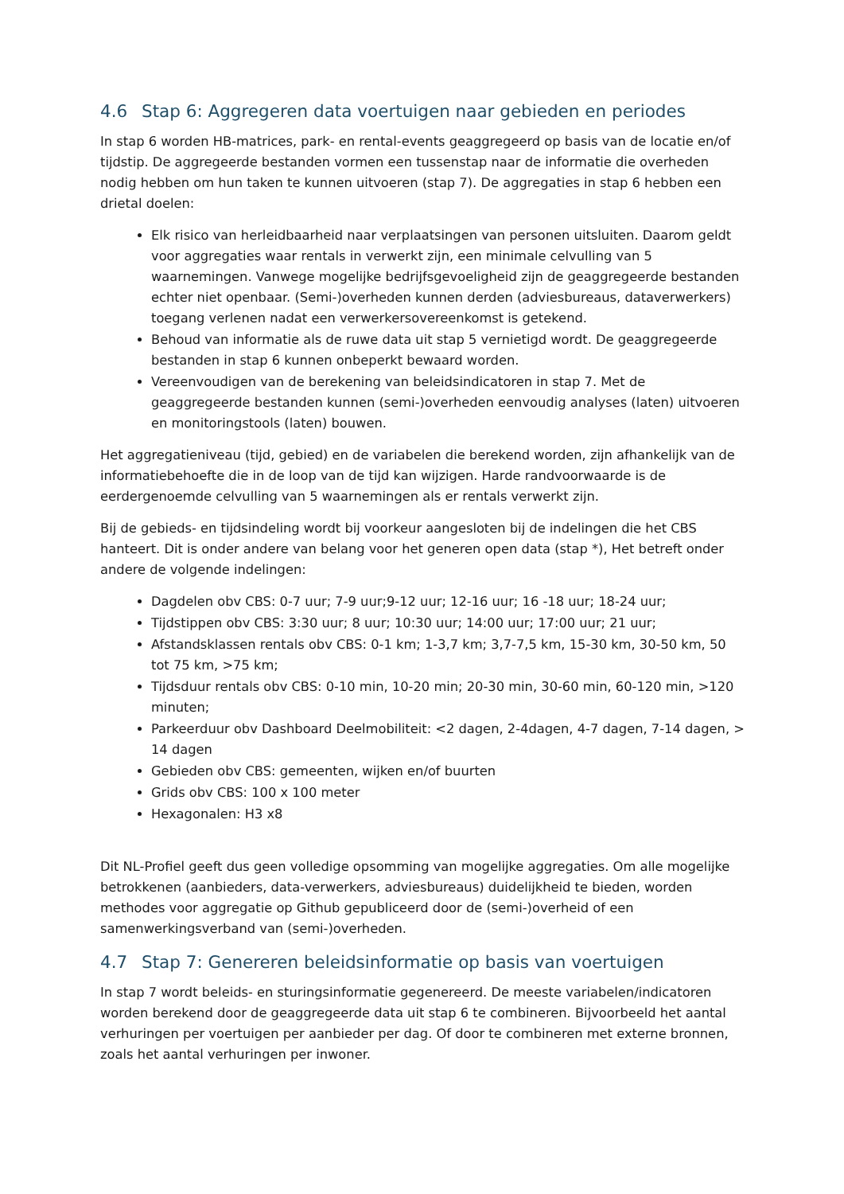4.6 Stap 6: Aggregeren data voertuigen naar gebieden en periodes
In stap 6 worden HB-matrices, park- en rental-events geaggregeerd op basis van de locatie en/of tijdstip. De aggregeerde bestanden vormen een tussenstap naar de informatie die overheden nodig hebben om hun taken te kunnen uitvoeren (stap 7). De aggregaties in stap 6 hebben een drietal doelen:
Elk risico van herleidbaarheid naar verplaatsingen van personen uitsluiten. Daarom geldt voor aggregaties waar rentals in verwerkt zijn, een minimale celvulling van 5 waarnemingen. Vanwege mogelijke bedrijfsgevoeligheid zijn de geaggregeerde bestanden echter niet openbaar. (Semi-)overheden kunnen derden (adviesbureaus, dataverwerkers) toegang verlenen nadat een verwerkersovereenkomst is getekend.
Behoud van informatie als de ruwe data uit stap 5 vernietigd wordt. De geaggregeerde bestanden in stap 6 kunnen onbeperkt bewaard worden.
Vereenvoudigen van de berekening van beleidsindicatoren in stap 7. Met de geaggregeerde bestanden kunnen (semi-)overheden eenvoudig analyses (laten) uitvoeren en monitoringstools (laten) bouwen.
Het aggregatieniveau (tijd, gebied) en de variabelen die berekend worden, zijn afhankelijk van de informatiebehoefte die in de loop van de tijd kan wijzigen. Harde randvoorwaarde is de eerdergenoemde celvulling van 5 waarnemingen als er rentals verwerkt zijn.
Bij de gebieds- en tijdsindeling wordt bij voorkeur aangesloten bij de indelingen die het CBS hanteert. Dit is onder andere van belang voor het generen open data (stap *), Het betreft onder andere de volgende indelingen:
Dagdelen obv CBS: 0-7 uur; 7-9 uur;9-12 uur; 12-16 uur; 16 -18 uur; 18-24 uur;
Tijdstippen obv CBS: 3:30 uur; 8 uur; 10:30 uur; 14:00 uur; 17:00 uur; 21 uur;
Afstandsklassen rentals obv CBS: 0-1 km; 1-3,7 km; 3,7-7,5 km, 15-30 km, 30-50 km, 50 tot 75 km, >75 km;
Tijdsduur rentals obv CBS: 0-10 min, 10-20 min; 20-30 min, 30-60 min, 60-120 min, >120 minuten;
Parkeerduur obv Dashboard Deelmobiliteit: <2 dagen, 2-4dagen, 4-7 dagen, 7-14 dagen, > 14 dagen
Gebieden obv CBS: gemeenten, wijken en/of buurten
Grids obv CBS: 100 x 100 meter
Hexagonalen: H3 x8
Dit NL-Profiel geeft dus geen volledige opsomming van mogelijke aggregaties. Om alle mogelijke betrokkenen (aanbieders, data-verwerkers, adviesbureaus) duidelijkheid te bieden, worden methodes voor aggregatie op Github gepubliceerd door de (semi-)overheid of een samenwerkingsverband van (semi-)overheden.
4.7 Stap 7: Genereren beleidsinformatie op basis van voertuigen
In stap 7 wordt beleids- en sturingsinformatie gegenereerd. De meeste variabelen/indicatoren worden berekend door de geaggregeerde data uit stap 6 te combineren. Bijvoorbeeld het aantal verhuringen per voertuigen per aanbieder per dag. Of door te combineren met externe bronnen, zoals het aantal verhuringen per inwoner.